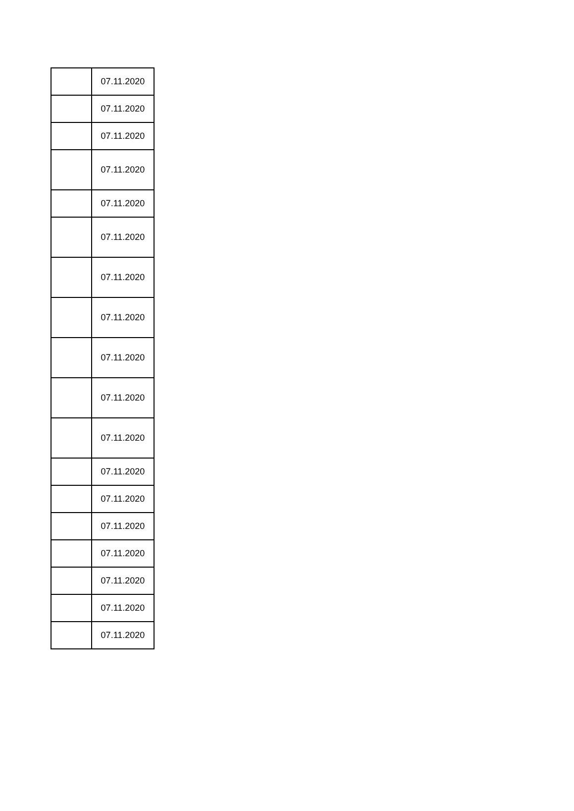| | 07.11.2020 |
| | 07.11.2020 |
| | 07.11.2020 |
| | 07.11.2020 |
| | 07.11.2020 |
| | 07.11.2020 |
| | 07.11.2020 |
| | 07.11.2020 |
| | 07.11.2020 |
| | 07.11.2020 |
| | 07.11.2020 |
| | 07.11.2020 |
| | 07.11.2020 |
| | 07.11.2020 |
| | 07.11.2020 |
| | 07.11.2020 |
| | 07.11.2020 |
| | 07.11.2020 |